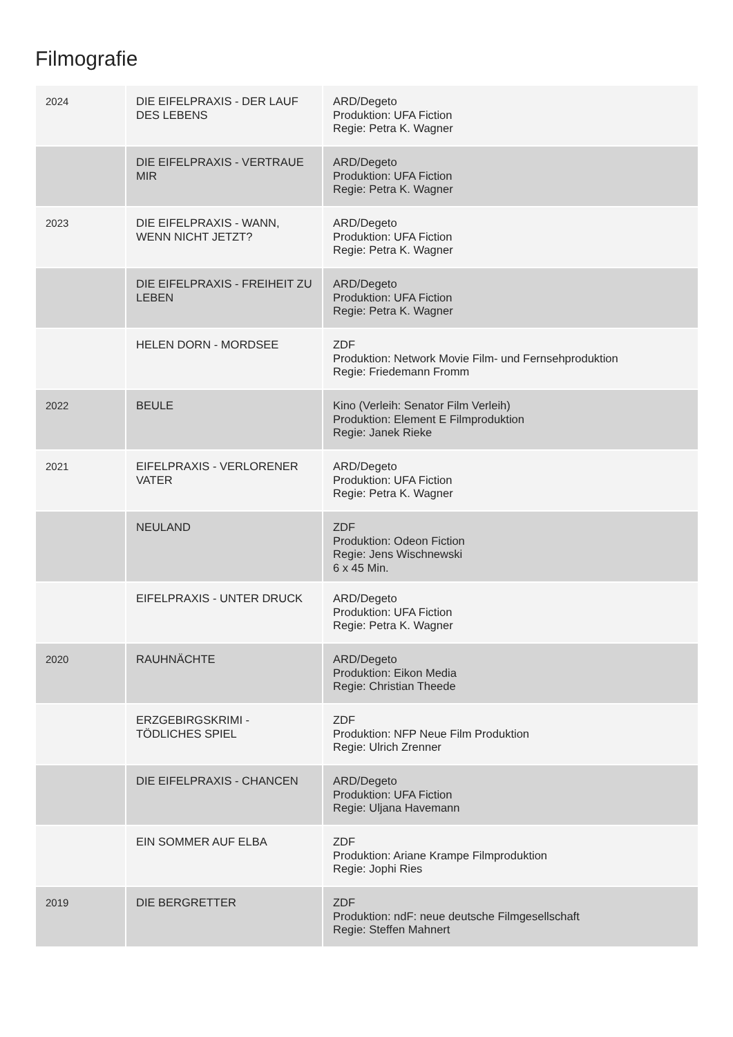Filmografie
| 2024 | DIE EIFELPRAXIS - DER LAUF DES LEBENS | ARD/Degeto Produktion: UFA Fiction Regie: Petra K. Wagner |
| | DIE EIFELPRAXIS - VERTRAUE MIR | ARD/Degeto Produktion: UFA Fiction Regie: Petra K. Wagner |
| 2023 | DIE EIFELPRAXIS - WANN, WENN NICHT JETZT? | ARD/Degeto Produktion: UFA Fiction Regie: Petra K. Wagner |
| | DIE EIFELPRAXIS - FREIHEIT ZU LEBEN | ARD/Degeto Produktion: UFA Fiction Regie: Petra K. Wagner |
| | HELEN DORN - MORDSEE | ZDF Produktion: Network Movie Film- und Fernsehproduktion Regie: Friedemann Fromm |
| 2022 | BEULE | Kino (Verleih: Senator Film Verleih) Produktion: Element E Filmproduktion Regie: Janek Rieke |
| 2021 | EIFELPRAXIS - VERLORENER VATER | ARD/Degeto Produktion: UFA Fiction Regie: Petra K. Wagner |
| | NEULAND | ZDF Produktion: Odeon Fiction Regie: Jens Wischnewski 6 x 45 Min. |
| | EIFELPRAXIS - UNTER DRUCK | ARD/Degeto Produktion: UFA Fiction Regie: Petra K. Wagner |
| 2020 | RAUHNÄCHTE | ARD/Degeto Produktion: Eikon Media Regie: Christian Theede |
| | ERZGEBIRGSKRIMI - TÖDLICHES SPIEL | ZDF Produktion: NFP Neue Film Produktion Regie: Ulrich Zrenner |
| | DIE EIFELPRAXIS - CHANCEN | ARD/Degeto Produktion: UFA Fiction Regie: Uljana Havemann |
| | EIN SOMMER AUF ELBA | ZDF Produktion: Ariane Krampe Filmproduktion Regie: Jophi Ries |
| 2019 | DIE BERGRETTER | ZDF Produktion: ndF: neue deutsche Filmgesellschaft Regie: Steffen Mahnert |